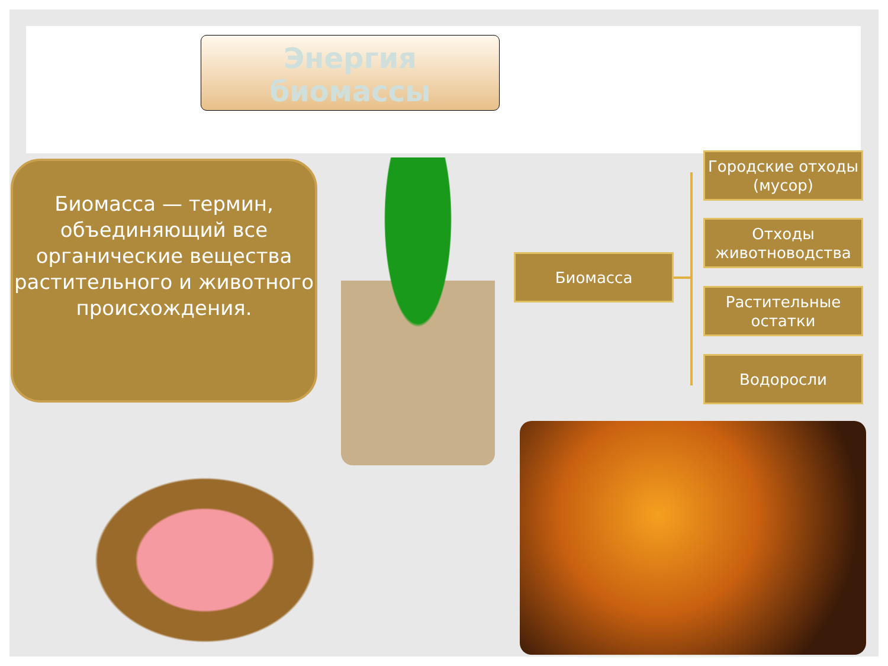Энергия
биомассы
Биомасса — термин, объединяющий все органические вещества растительного и животного происхождения.
Биомасса
Городские отходы (мусор)
Отходы животноводства
Растительные остатки
Водоросли